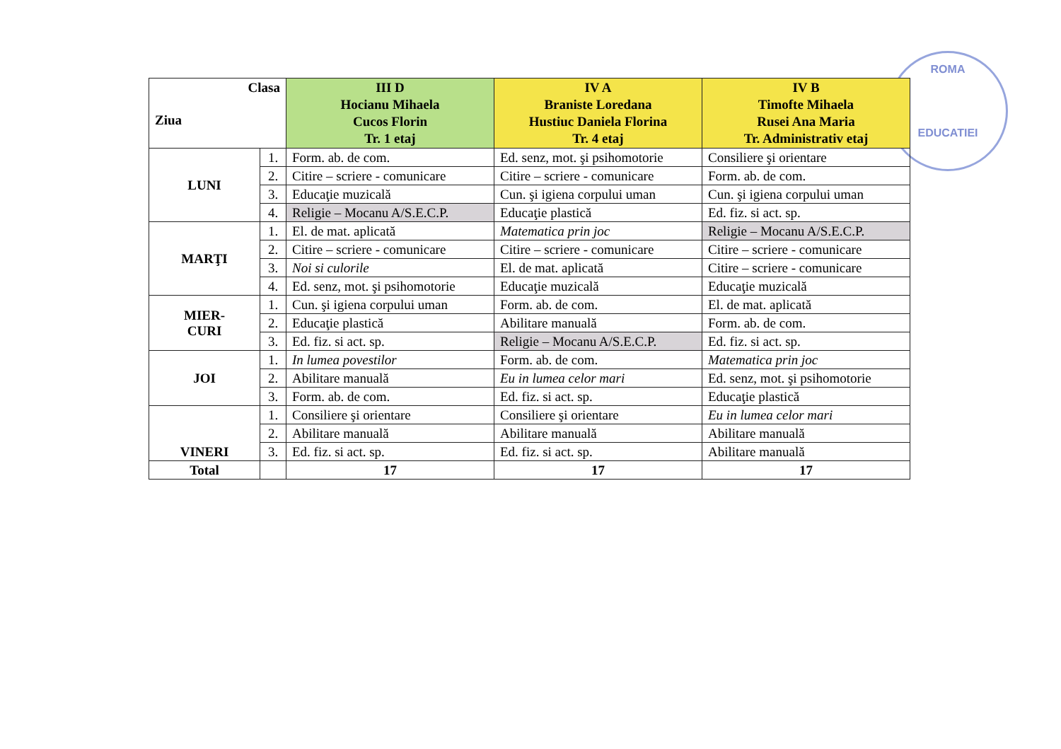ROMA
EDUCATIEI
| Clasa Ziua | | III D Hocianu Mihaela Cucos Florin Tr. 1 etaj | IV A Braniste Loredana Hustiuc Daniela Florina Tr. 4 etaj | IV B Timofte Mihaela Rusei Ana Maria Tr. Administrativ etaj |
| --- | --- | --- | --- | --- |
| LUNI | 1. | Form. ab. de com. | Ed. senz, mot. şi psihomotorie | Consiliere şi orientare |
| | 2. | Citire – scriere - comunicare | Citire – scriere - comunicare | Form. ab. de com. |
| | 3. | Educaţie muzicală | Cun. şi igiena corpului uman | Cun. şi igiena corpului uman |
| | 4. | Religie – Mocanu A/S.E.C.P. | Educaţie plastică | Ed. fiz. si act. sp. |
| MARŢI | 1. | El. de mat. aplicată | Matematica prin joc | Religie – Mocanu A/S.E.C.P. |
| | 2. | Citire – scriere - comunicare | Citire – scriere - comunicare | Citire – scriere - comunicare |
| | 3. | Noi si culorile | El. de mat. aplicată | Citire – scriere - comunicare |
| | 4. | Ed. senz, mot. şi psihomotorie | Educaţie muzicală | Educaţie muzicală |
| MIER- CURI | 1. | Cun. şi igiena corpului uman | Form. ab. de com. | El. de mat. aplicată |
| | 2. | Educaţie plastică | Abilitare manuală | Form. ab. de com. |
| | 3. | Ed. fiz. si act. sp. | Religie – Mocanu A/S.E.C.P. | Ed. fiz. si act. sp. |
| JOI | 1. | In lumea povestilor | Form. ab. de com. | Matematica prin joc |
| | 2. | Abilitare manuală | Eu in lumea celor mari | Ed. senz, mot. şi psihomotorie |
| | 3. | Form. ab. de com. | Ed. fiz. si act. sp. | Educaţie plastică |
| VINERI | 1. | Consiliere şi orientare | Consiliere şi orientare | Eu in lumea celor mari |
| | 2. | Abilitare manuală | Abilitare manuală | Abilitare manuală |
| | 3. | Ed. fiz. si act. sp. | Ed. fiz. si act. sp. | Abilitare manuală |
| Total | | 17 | 17 | 17 |